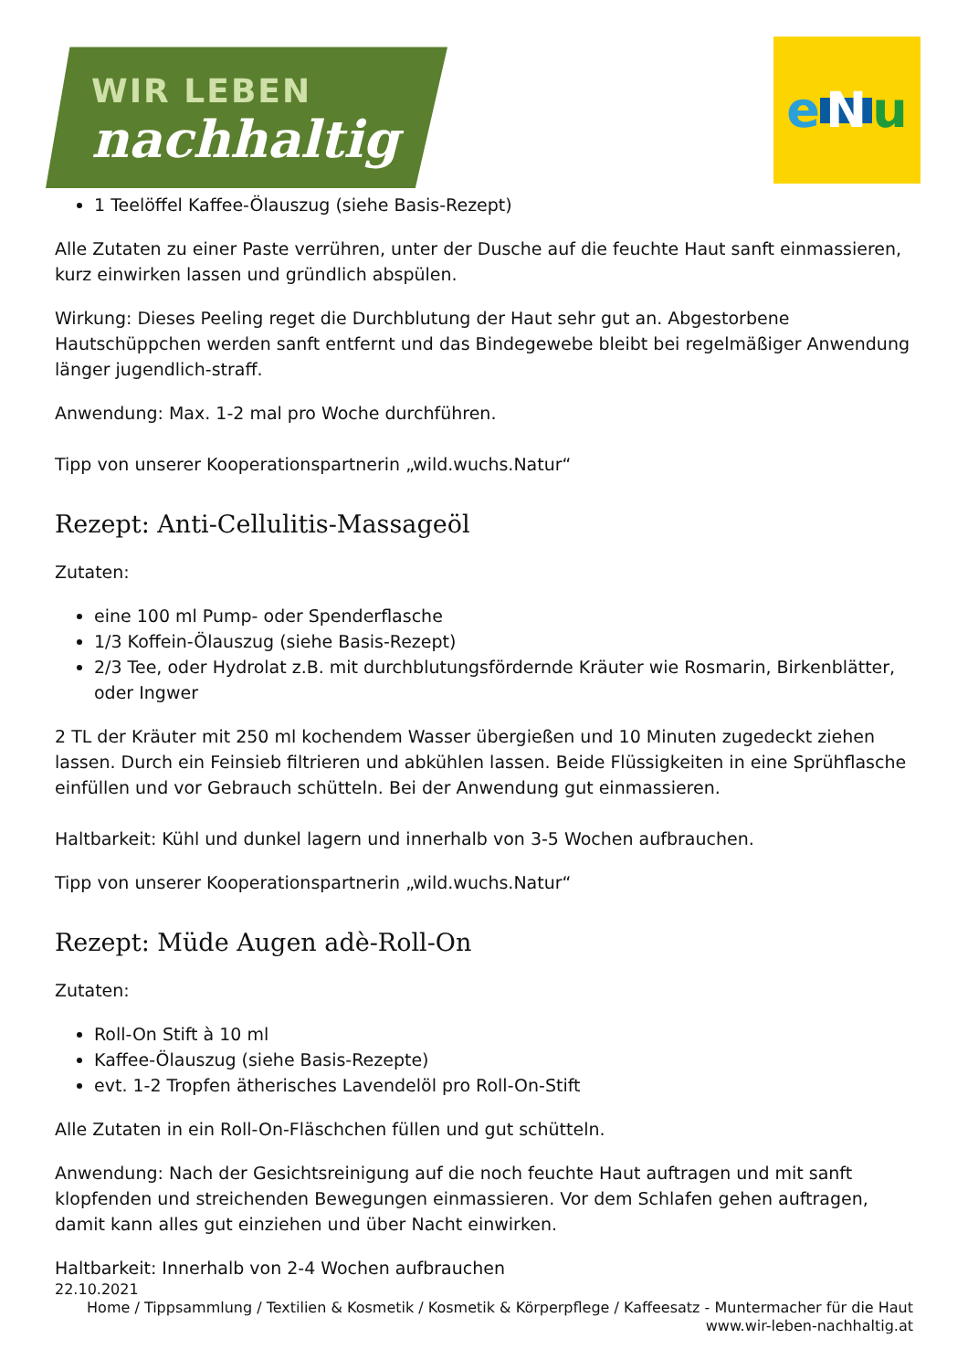WIR LEBEN
nachhaltig
e N u
1 Teelöffel Kaffee-Ölauszug (siehe Basis-Rezept)
Alle Zutaten zu einer Paste verrühren, unter der Dusche auf die feuchte Haut sanft einmassieren, kurz einwirken lassen und gründlich abspülen.
Wirkung: Dieses Peeling reget die Durchblutung der Haut sehr gut an. Abgestorbene Hautschüppchen werden sanft entfernt und das Bindegewebe bleibt bei regelmäßiger Anwendung länger jugendlich-straff.
Anwendung: Max. 1-2 mal pro Woche durchführen.
Tipp von unserer Kooperationspartnerin „wild.wuchs.Natur“
Rezept: Anti-Cellulitis-Massageöl
Zutaten:
eine 100 ml Pump- oder Spenderflasche
1/3 Koffein-Ölauszug (siehe Basis-Rezept)
2/3 Tee, oder Hydrolat z.B. mit durchblutungsfördernde Kräuter wie Rosmarin, Birkenblätter, oder Ingwer
2 TL der Kräuter mit 250 ml kochendem Wasser übergießen und 10 Minuten zugedeckt ziehen lassen. Durch ein Feinsieb filtrieren und abkühlen lassen. Beide Flüssigkeiten in eine Sprühflasche einfüllen und vor Gebrauch schütteln. Bei der Anwendung gut einmassieren.
Haltbarkeit: Kühl und dunkel lagern und innerhalb von 3-5 Wochen aufbrauchen.
Tipp von unserer Kooperationspartnerin „wild.wuchs.Natur“
Rezept: Müde Augen adè-Roll-On
Zutaten:
Roll-On Stift à 10 ml
Kaffee-Ölauszug (siehe Basis-Rezepte)
evt. 1-2 Tropfen ätherisches Lavendelöl pro Roll-On-Stift
Alle Zutaten in ein Roll-On-Fläschchen füllen und gut schütteln.
Anwendung: Nach der Gesichtsreinigung auf die noch feuchte Haut auftragen und mit sanft klopfenden und streichenden Bewegungen einmassieren. Vor dem Schlafen gehen auftragen, damit kann alles gut einziehen und über Nacht einwirken.
Haltbarkeit: Innerhalb von 2-4 Wochen aufbrauchen
22.10.2021
Home / Tippsammlung / Textilien & Kosmetik / Kosmetik & Körperpflege / Kaffeesatz - Muntermacher für die Haut
www.wir-leben-nachhaltig.at